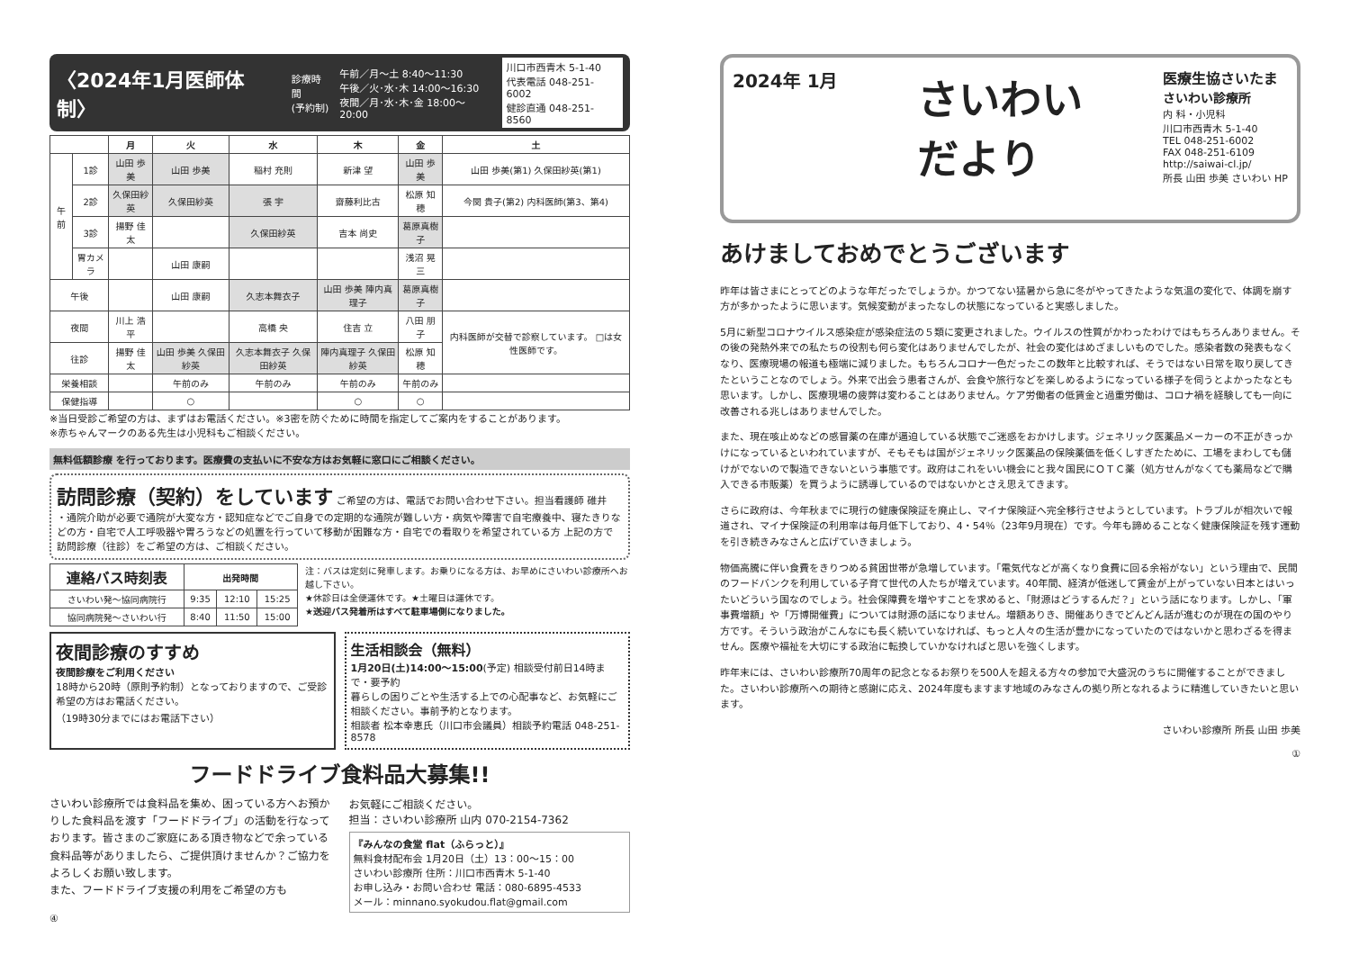〈2024年1月医師体制〉
診療時間
(予約制)
午前／月～土 8:40～11:30
午後／火･水･木 14:00～16:30
夜間／月･水･木･金 18:00～20:00
川口市西青木 5-1-40
代表電話 048-251-6002
健診直通 048-251-8560
| | | 月 | 火 | 水 | 木 | 金 | 土 |
| --- | --- | --- | --- | --- | --- | --- | --- |
| 午前 | 1診 | 山田 歩美 | 山田 歩美 | 稲村 充則 | 新津 望 | 山田 歩美 | 山田 歩美(第1) 久保田紗英(第1) |
| | 2診 | 久保田紗英 | 久保田紗英 | 張 宇 | 齋藤利比古 | 松原 知穂 | 今関 貴子(第2) 内科医師(第3、第4) |
| | 3診 | 揚野 佳太 | | 久保田紗英 | 吉本 尚史 | 葛原真樹子 | |
| | 胃カメラ | | 山田 康嗣 | | | 浅沼 晃三 | |
| 午後 | | | 山田 康嗣 | 久志本舞衣子 | 山田 歩美 陣内真理子 | 葛原真樹子 | |
| 夜間 | | 川上 浩平 | | 高橋 央 | 住吉 立 | 八田 朋子 | 内科医師が交替で診察しています。 □は女性医師です。 |
| 往診 | | 揚野 佳太 | 山田 歩美 久保田紗英 | 久志本舞衣子 久保田紗英 | 陣内真理子 久保田紗英 | 松原 知穂 | |
| 栄養相談 | | | 午前のみ | 午前のみ | 午前のみ | 午前のみ | |
| 保健指導 | | | ○ | | ○ | ○ | |
※当日受診ご希望の方は、まずはお電話ください。※3密を防ぐために時間を指定してご案内をすることがあります。
※赤ちゃんマークのある先生は小児科もご相談ください。
無料低額診療 を行っております。医療費の支払いに不安な方はお気軽に窓口にご相談ください。
訪問診療（契約）をしています ご希望の方は、電話でお問い合わせ下さい。担当看護師 碓井
・通院介助が必要で通院が大変な方・認知症などでご自身での定期的な通院が難しい方・病気や障害で自宅療養中、寝たきりなどの方・自宅で人工呼吸器や胃ろうなどの処置を行っていて移動が困難な方・自宅での看取りを希望されている方 上記の方で訪問診療（往診）をご希望の方は、ご相談ください。
| 連絡バス時刻表 | 出発時間 | | |
| --- | --- | --- | --- |
| さいわい発～協同病院行 | 9:35 | 12:10 | 15:25 |
| 協同病院発～さいわい行 | 8:40 | 11:50 | 15:00 |
注：バスは定刻に発車します。お乗りになる方は、お早めにさいわい診療所へお越し下さい。
★休診日は全便運休です。★土曜日は運休です。
★送迎バス発着所はすべて駐車場側になりました。
夜間診療のすすめ
夜間診療をご利用ください
18時から20時（原則予約制）となっておりますので、ご受診希望の方はお電話ください。
（19時30分までにはお電話下さい）
生活相談会（無料）
1月20日(土)14:00～15:00(予定) 相談受付前日14時まで・要予約
暮らしの困りごとや生活する上での心配事など、お気軽にご相談ください。事前予約となります。
相談者 松本幸恵氏（川口市会議員）相談予約電話 048-251-8578
フードドライブ食料品大募集!!
さいわい診療所では食料品を集め、困っている方へお預かりした食料品を渡す「フードドライブ」の活動を行なっております。皆さまのご家庭にある頂き物などで余っている食料品等がありましたら、ご提供頂けませんか？ご協力をよろしくお願い致します。
また、フードドライブ支援の利用をご希望の方も
お気軽にご相談ください。
担当：さいわい診療所 山内 070-2154-7362
『みんなの食堂 flat（ふらっと）』
無料食材配布会 1月20日（土）13：00～15：00
さいわい診療所 住所：川口市西青木 5-1-40
お申し込み・お問い合わせ 電話：080-6895-4533
メール：minnano.syokudou.flat@gmail.com
④
2024年 1月
さいわい
だより
医療生協さいたま
さいわい診療所
内 科・小児科
川口市西青木 5-1-40
TEL 048-251-6002
FAX 048-251-6109
http://saiwai-cl.jp/
所長 山田 歩美 さいわい HP
あけましておめでとうございます
昨年は皆さまにとってどのような年だったでしょうか。かつてない猛暑から急に冬がやってきたような気温の変化で、体調を崩す方が多かったように思います。気候変動がまったなしの状態になっていると実感しました。
5月に新型コロナウイルス感染症が感染症法の５類に変更されました。ウイルスの性質がかわったわけではもちろんありません。その後の発熱外来での私たちの役割も何ら変化はありませんでしたが、社会の変化はめざましいものでした。感染者数の発表もなくなり、医療現場の報道も極端に減りました。もちろんコロナ一色だったこの数年と比較すれば、そうではない日常を取り戻してきたということなのでしょう。外来で出会う患者さんが、会食や旅行などを楽しめるようになっている様子を伺うとよかったなとも思います。しかし、医療現場の疲弊は変わることはありません。ケア労働者の低賃金と過重労働は、コロナ禍を経験しても一向に改善される兆しはありませんでした。
また、現在咳止めなどの感冒薬の在庫が逼迫している状態でご迷惑をおかけします。ジェネリック医薬品メーカーの不正がきっかけになっているといわれていますが、そもそもは国がジェネリック医薬品の保険薬価を低くしすぎたために、工場をまわしても儲けがでないので製造できないという事態です。政府はこれをいい機会にと我々国民にＯＴＣ薬（処方せんがなくても薬局などで購入できる市販薬）を買うように誘導しているのではないかとさえ思えてきます。
さらに政府は、今年秋までに現行の健康保険証を廃止し、マイナ保険証へ完全移行させようとしています。トラブルが相次いで報道され、マイナ保険証の利用率は毎月低下しており、4・54％（23年9月現在）です。今年も諦めることなく健康保険証を残す運動を引き続きみなさんと広げていきましょう。
物価高騰に伴い食費をきりつめる貧困世帯が急増しています。「電気代などが高くなり食費に回る余裕がない」という理由で、民間のフードバンクを利用している子育て世代の人たちが増えています。40年間、経済が低迷して賃金が上がっていない日本とはいったいどういう国なのでしょう。社会保障費を増やすことを求めると、「財源はどうするんだ？」という話になります。しかし、「軍事費増額」や「万博開催費」については財源の話になりません。増額ありき、開催ありきでどんどん話が進むのが現在の国のやり方です。そういう政治がこんなにも長く続いていなければ、もっと人々の生活が豊かになっていたのではないかと思わざるを得ません。医療や福祉を大切にする政治に転換していかなければと思いを強くします。
昨年末には、さいわい診療所70周年の記念となるお祭りを500人を超える方々の参加で大盛況のうちに開催することができました。さいわい診療所への期待と感謝に応え、2024年度もますます地域のみなさんの拠り所となれるように精進していきたいと思います。
さいわい診療所 所長 山田 歩美
①